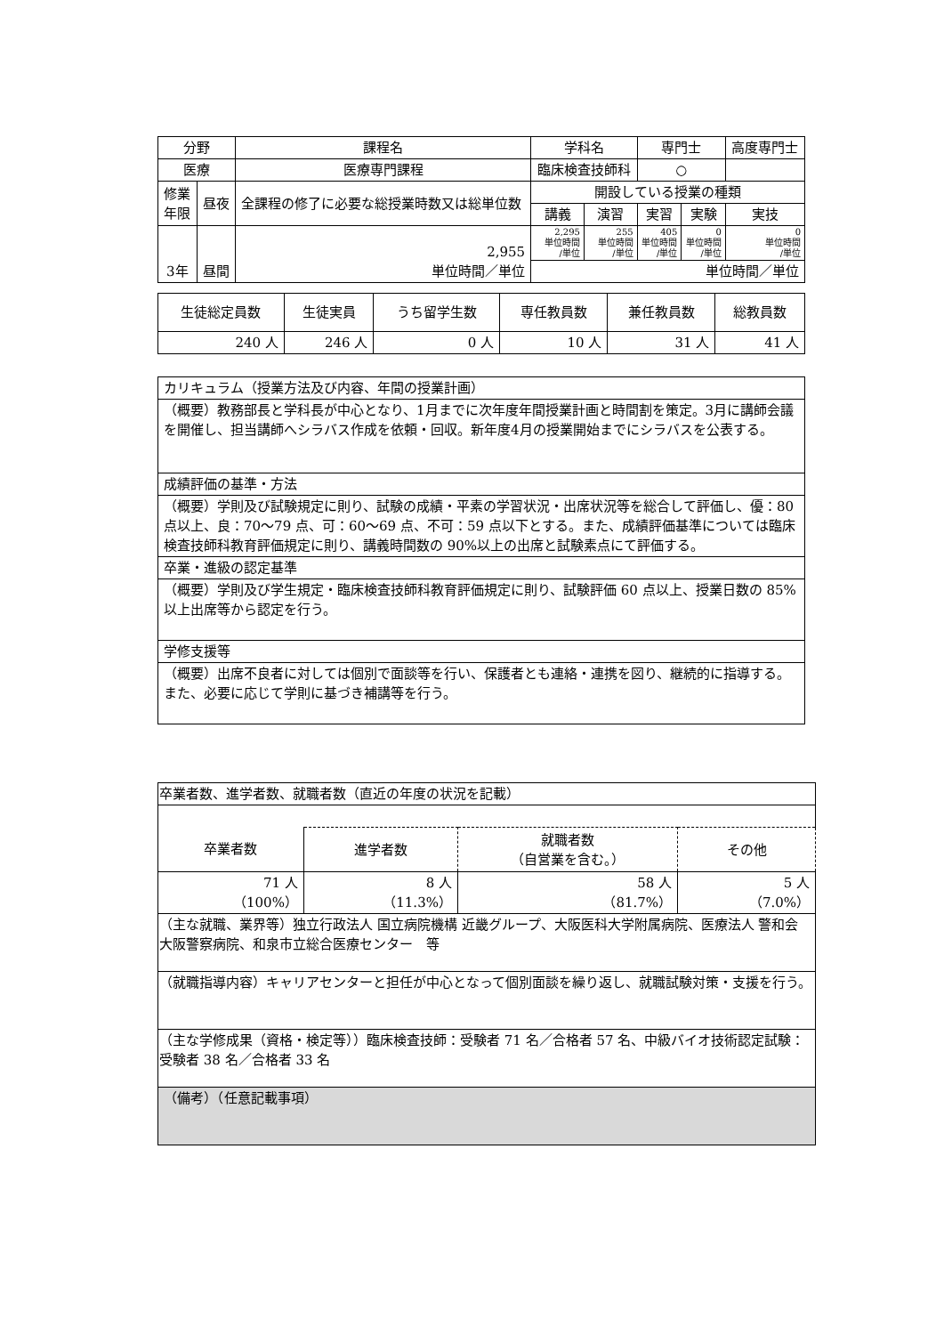| 分野 | | 課程名 | 学科名 | | | 専門士 | | 高度専門士 |
| --- | --- | --- | --- | --- | --- | --- | --- | --- |
| 医療 | | 医療専門課程 | 臨床検査技師科 | | | ○ | | |
| 修業 年限 | 昼夜 | 全課程の修了に必要な総授業時数又は総単位数 | | 開設している授業の種類 | | | | |
| | | | | 講義 | 演習 | 実習 | 実験 | 実技 |
| 3年 | 昼間 | 2,955 単位時間／単位 | | 2,295 単位時間 /単位 | 255 単位時間 /単位 | 405 単位時間 /単位 | 0 単位時間 /単位 | 0 単位時間 /単位 |
| | | | | 単位時間／単位 | | | | |
| 生徒総定員数 | 生徒実員 | うち留学生数 | 専任教員数 | 兼任教員数 | 総教員数 |
| 240 人 | 246 人 | 0 人 | 10 人 | 31 人 | 41 人 |
| カリキュラム（授業方法及び内容、年間の授業計画） |
| （概要）教務部長と学科長が中心となり、1月までに次年度年間授業計画と時間割を策定。3月に講師会議を開催し、担当講師へシラバス作成を依頼・回収。新年度4月の授業開始までにシラバスを公表する。 |
| 成績評価の基準・方法 |
| （概要）学則及び試験規定に則り、試験の成績・平素の学習状況・出席状況等を総合して評価し、優：80 点以上、良：70～79 点、可：60～69 点、不可：59 点以下とする。また、成績評価基準については臨床検査技師科教育評価規定に則り、講義時間数の 90%以上の出席と試験素点にて評価する。 |
| 卒業・進級の認定基準 |
| （概要）学則及び学生規定・臨床検査技師科教育評価規定に則り、試験評価 60 点以上、授業日数の 85%以上出席等から認定を行う。 |
| 学修支援等 |
| （概要）出席不良者に対しては個別で面談等を行い、保護者とも連絡・連携を図り、継続的に指導する。また、必要に応じて学則に基づき補講等を行う。 |
| 卒業者数、進学者数、就職者数（直近の年度の状況を記載） | | | |
| 卒業者数 | 進学者数 | 就職者数 （自営業を含む。） | その他 |
| 71 人 （100%） | 8 人 （11.3%） | 58 人 （81.7%） | 5 人 （7.0%） |
| （主な就職、業界等）独立行政法人 国立病院機構 近畿グループ、大阪医科大学附属病院、医療法人 警和会 大阪警察病院、和泉市立総合医療センター 等 | | | |
| （就職指導内容）キャリアセンターと担任が中心となって個別面談を繰り返し、就職試験対策・支援を行う。 | | | |
| （主な学修成果（資格・検定等））臨床検査技師：受験者 71 名／合格者 57 名、中級バイオ技術認定試験：受験者 38 名／合格者 33 名 | | | |
| （備考）（任意記載事項） | | | |